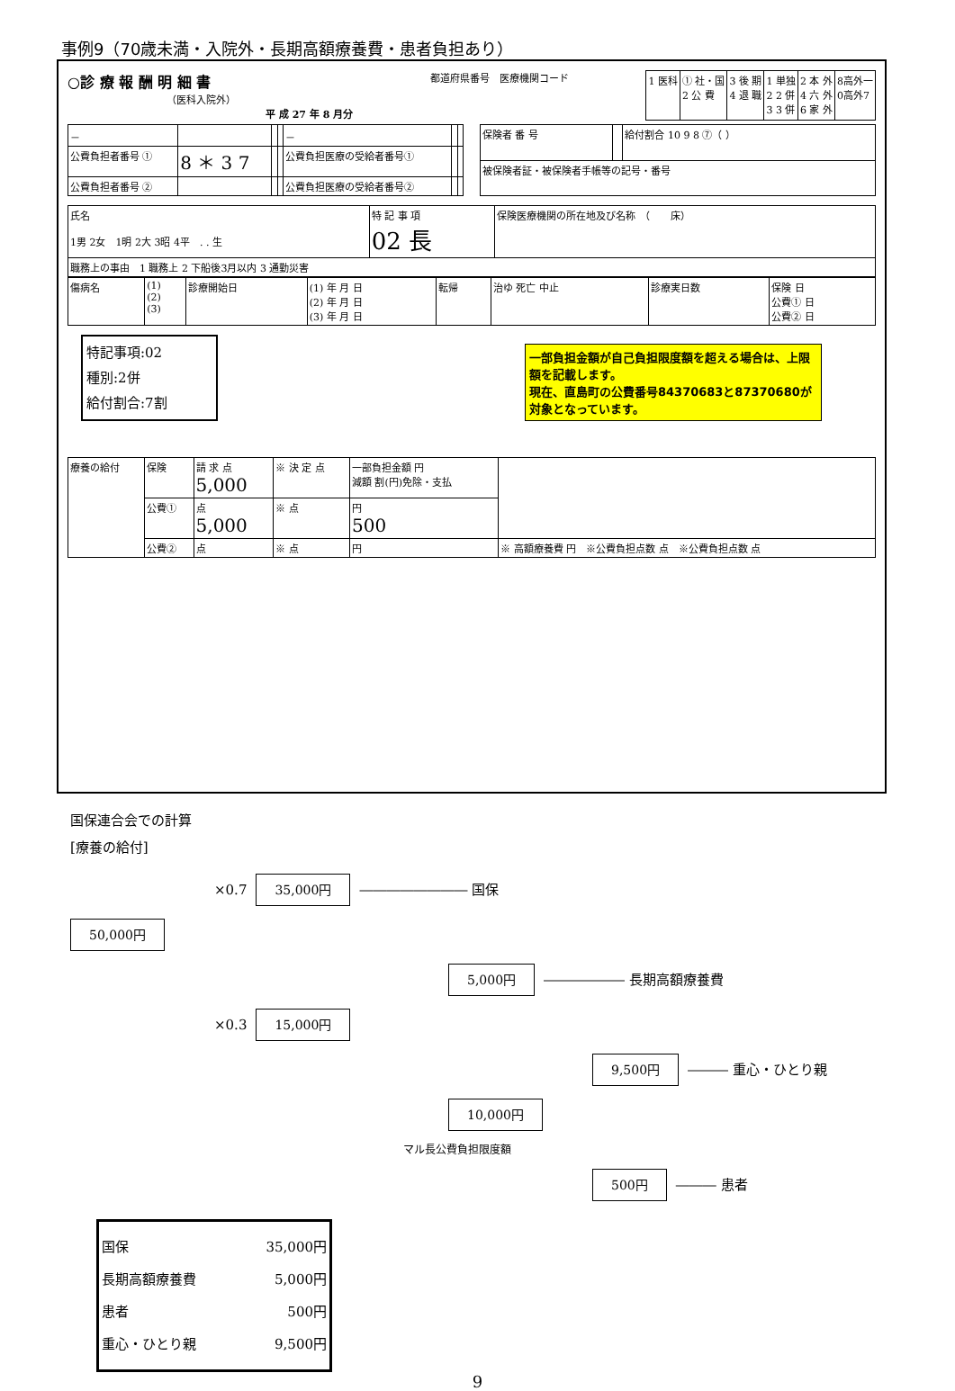事例9（70歳未満・入院外・長期高額療養費・患者負担あり）
○診 療 報 酬 明 細 書
（医科入院外）
平 成 27 年 8 月分
都道府県番号　医療機関コード
| 1 医科 | ① 社・国 2 公 費 | 3 後 期 4 退 職 | 1 単独 2 2 併 3 3 併 | 2 本 外 4 六 外 6 家 外 | 8高外一 0高外7 |
| － | | | | － | | |
| 公費負担者番号 ① | 8 ＊ 3 7 | | | 公費負担医療の受給者番号① | | |
| 公費負担者番号 ② | | | | 公費負担医療の受給者番号② | | |
| 保険者 番 号 | | 給付割合 10 9 8 ⑦（ ） |
| 被保険者証・被保険者手帳等の記号・番号 | | |
| 氏名 1男 2女 1明 2大 3昭 4平 . . 生 | 特 記 事 項 02 長 | 保険医療機関の所在地及び名称 （ 床） |
| 職務上の事由 1 職務上 2 下船後3月以内 3 通勤災害 | | |
| 傷病名 | (1) (2) (3) | 診療開始日 | (1) 年 月 日 (2) 年 月 日 (3) 年 月 日 | 転帰 | 治ゆ 死亡 中止 | 診療実日数 | 保険 日 公費① 日 公費② 日 |
一部負担金額が自己負担限度額を超える場合は、上限額を記載します。
現在、直島町の公費番号84370683と87370680が対象となっています。
特記事項:02
種別:2併
給付割合:7割
| 療養の給付 | 保険 | 請 求 点 5,000 | ※ 決 定 点 | 一部負担金額 円 減額 割(円)免除・支払 | |
| | 公費① | 点 5,000 | ※ 点 | 円 500 | |
| | 公費② | 点 | ※ 点 | 円 | ※ 高額療養費 円 ※公費負担点数 点 ※公費負担点数 点 |
国保連合会での計算
[療養の給付]
×0.7 35,000円 ―――――――― 国保
50,000円
5,000円 ―――――― 長期高額療養費
×0.3 15,000円
9,500円 ――― 重心・ひとり親
10,000円
マル長公費負担限度額
500円 ――― 患者
国保 35,000円
長期高額療養費 5,000円
患者 500円
重心・ひとり親 9,500円
9